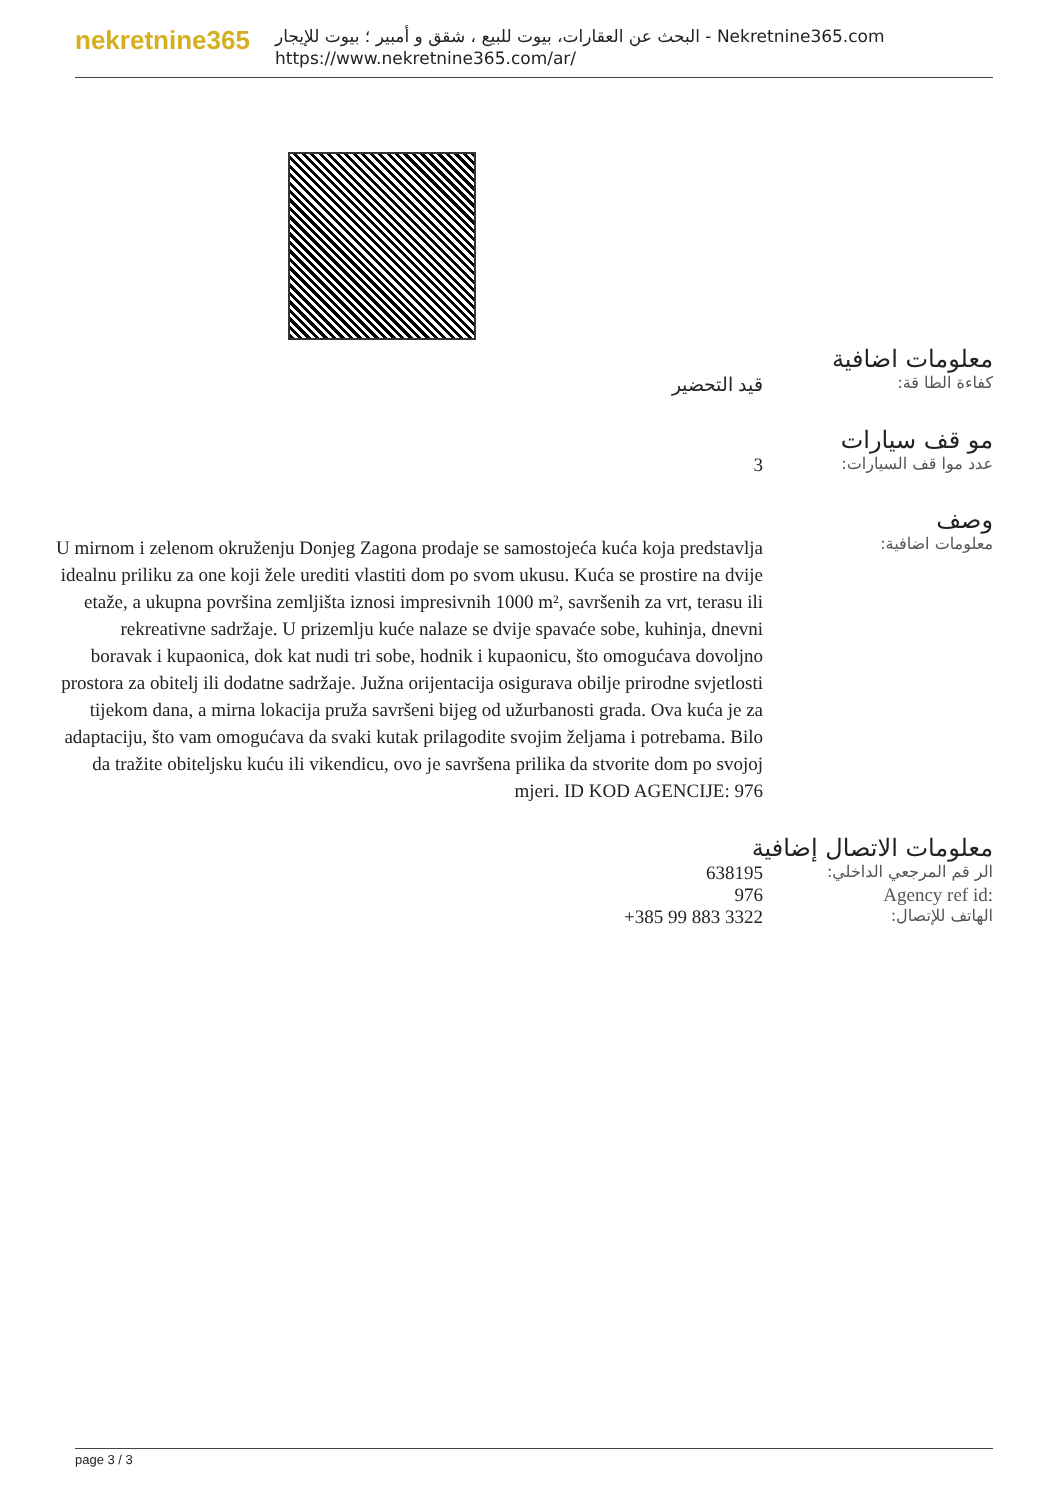nekretnine365
البحث عن العقارات، بيوت للبيع ، شقق و أمبير ؛ بيوت للإيجار - Nekretnine365.com
https://www.nekretnine365.com/ar/
معلومات اضافية
كفاءة الطا قة:
قيد التحضير
مو قف سيارات
عدد موا قف السيارات:
3
وصف
معلومات اضافية:
U mirnom i zelenom okruženju Donjeg Zagona prodaje se samostojeća kuća koja predstavlja idealnu priliku za one koji žele urediti vlastiti dom po svom ukusu. Kuća se prostire na dvije etaže, a ukupna površina zemljišta iznosi impresivnih 1000 m², savršenih za vrt, terasu ili rekreativne sadržaje. U prizemlju kuće nalaze se dvije spavaće sobe, kuhinja, dnevni boravak i kupaonica, dok kat nudi tri sobe, hodnik i kupaonicu, što omogućava dovoljno prostora za obitelj ili dodatne sadržaje. Južna orijentacija osigurava obilje prirodne svjetlosti tijekom dana, a mirna lokacija pruža savršeni bijeg od užurbanosti grada. Ova kuća je za adaptaciju, što vam omogućava da svaki kutak prilagodite svojim željama i potrebama. Bilo da tražite obiteljsku kuću ili vikendicu, ovo je savršena prilika da stvorite dom po svojoj mjeri. ID KOD AGENCIJE: 976
معلومات الاتصال إضافية
الر قم المرجعي الداخلي:
638195
Agency ref id: 976
الهاتف للإتصال:
+385 99 883 3322
page 3 / 3